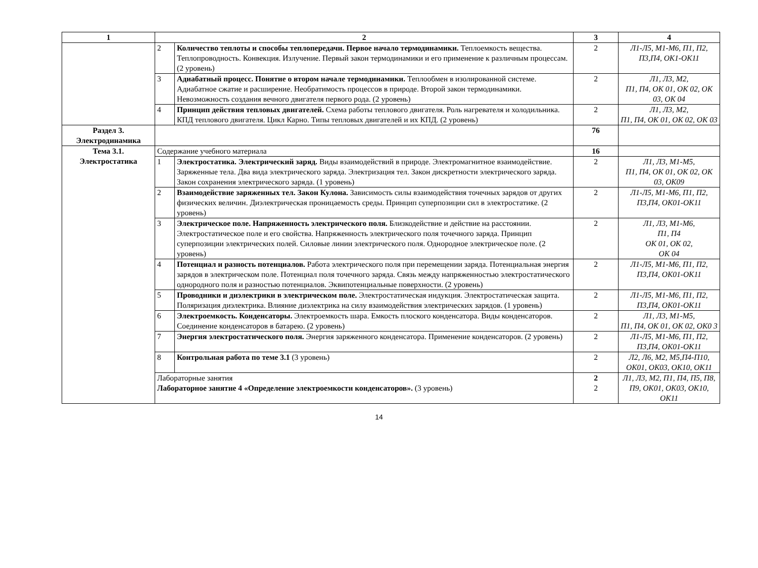| 1 | 2 | | 3 | 4 |
| --- | --- | --- | --- | --- |
| | 2 | Количество теплоты и способы теплопередачи. Первое начало термодинамики. Теплоемкость вещества. Теплопроводность. Конвекция. Излучение. Первый закон термодинамики и его применение к различным процессам. (2 уровень) | 2 | Л1-Л5, М1-М6, П1, П2, П3,П4, ОК1-ОК11 |
| | 3 | Адиабатный процесс. Понятие о втором начале термодинамики. Теплообмен в изолированной системе. Адиабатное сжатие и расширение. Необратимость процессов в природе. Второй закон термодинамики. Невозможность создания вечного двигателя первого рода. (2 уровень) | 2 | Л1, Л3, М2, П1, П4, ОК 01, ОК 02, ОК 03, ОК 04 |
| | 4 | Принцип действия тепловых двигателей. Схема работы теплового двигателя. Роль нагревателя и холодильника. КПД теплового двигателя. Цикл Карно. Типы тепловых двигателей и их КПД. (2 уровень) | 2 | Л1, Л3, М2, П1, П4, ОК 01, ОК 02, ОК 03 |
| Раздел 3. Электродинамика | | | 76 | |
| Тема 3.1. Электростатика | Содержание учебного материала | | 16 | |
| | 1 | Электростатика. Электрический заряд. Виды взаимодействий в природе. Электромагнитное взаимодействие. Заряженные тела. Два вида электрического заряда. Электризация тел. Закон дискретности электрического заряда. Закон сохранения электрического заряда. (1 уровень) | 2 | Л1, Л3, М1-М5, П1, П4, ОК 01, ОК 02, ОК 03, ОК09 |
| | 2 | Взаимодействие заряженных тел. Закон Кулона. Зависимость силы взаимодействия точечных зарядов от других физических величин. Диэлектрическая проницаемость среды. Принцип суперпозиции сил в электростатике. (2 уровень) | 2 | Л1-Л5, М1-М6, П1, П2, П3,П4, ОК01-ОК11 |
| | 3 | Электрическое поле. Напряженность электрического поля. Близкодействие и действие на расстоянии. Электростатическое поле и его свойства. Напряженность электрического поля точечного заряда. Принцип суперпозиции электрических полей. Силовые линии электрического поля. Однородное электрическое поле. (2 уровень) | 2 | Л1, Л3, М1-М6, П1, П4 ОК 01, ОК 02, ОК 04 |
| | 4 | Потенциал и разность потенциалов. Работа электрического поля при перемещении заряда. Потенциальная энергия зарядов в электрическом поле. Потенциал поля точечного заряда. Связь между напряженностью электростатического однородного поля и разностью потенциалов. Эквипотенциальные поверхности. (2 уровень) | 2 | Л1-Л5, М1-М6, П1, П2, П3,П4, ОК01-ОК11 |
| | 5 | Проводники и диэлектрики в электрическом поле. Электростатическая индукция. Электростатическая защита. Поляризация диэлектрика. Влияние диэлектрика на силу взаимодействия электрических зарядов. (1 уровень) | 2 | Л1-Л5, М1-М6, П1, П2, П3,П4, ОК01-ОК11 |
| | 6 | Электроемкость. Конденсаторы. Электроемкость шара. Емкость плоского конденсатора. Виды конденсаторов. Соединение конденсаторов в батарею. (2 уровень) | 2 | Л1, Л3, М1-М5, П1, П4, ОК 01, ОК 02, ОК0 3 |
| | 7 | Энергия электростатического поля. Энергия заряженного конденсатора. Применение конденсаторов. (2 уровень) | 2 | Л1-Л5, М1-М6, П1, П2, П3,П4, ОК01-ОК11 |
| | 8 | Контрольная работа по теме 3.1 (3 уровень) | 2 | Л2, Л6, М2, М5,П4-П10, ОК01, ОК03, ОК10, ОК11 |
| | Лабораторные занятия Лабораторное занятие 4 «Определение электроемкости конденсаторов». (3 уровень) | | 2 2 | Л1, Л3, М2, П1, П4, П5, П8, П9, ОК01, ОК03, ОК10, ОК11 |
14